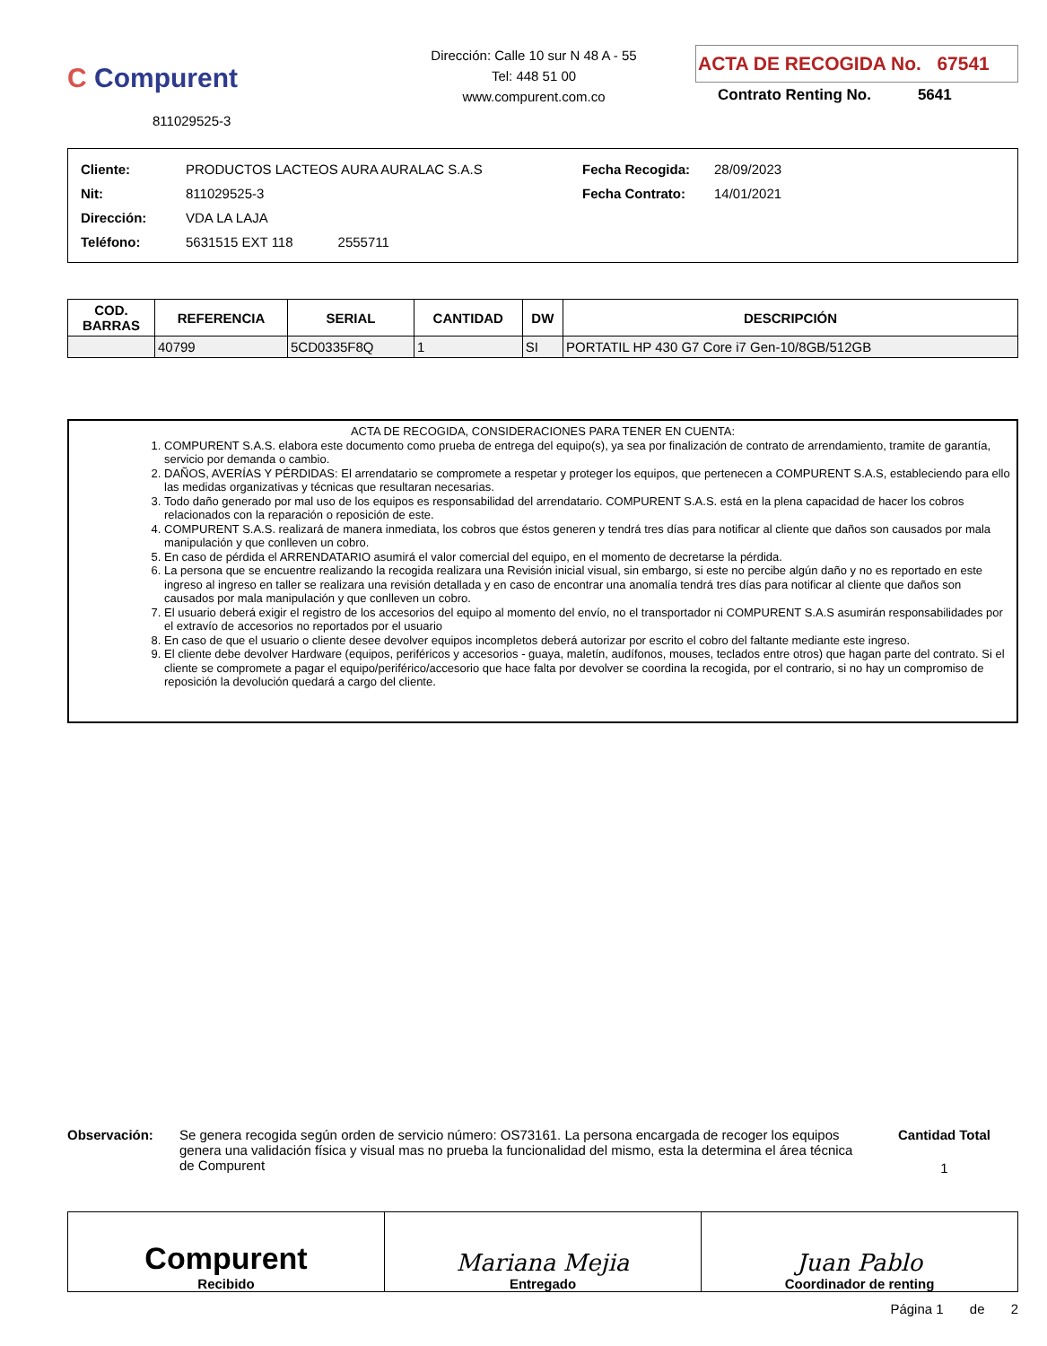C Compurent
811029525-3
Dirección: Calle 10 sur N 48 A - 55
Tel: 448 51 00
www.compurent.com.co
ACTA DE RECOGIDA No. 67541
Contrato Renting No. 5641
| Cliente: | PRODUCTOS LACTEOS AURA AURALAC S.A.S | Fecha Recogida: | 28/09/2023 |
| Nit: | 811029525-3 | Fecha Contrato: | 14/01/2021 |
| Dirección: | VDA LA LAJA | | |
| Teléfono: | 5631515 EXT 118 2555711 | | |
| COD. BARRAS | REFERENCIA | SERIAL | CANTIDAD | DW | DESCRIPCIÓN |
| --- | --- | --- | --- | --- | --- |
| | 40799 | 5CD0335F8Q | 1 | SI | PORTATIL HP 430 G7 Core i7 Gen-10/8GB/512GB |
ACTA DE RECOGIDA, CONSIDERACIONES PARA TENER EN CUENTA:
1. COMPURENT S.A.S. elabora este documento como prueba de entrega del equipo(s), ya sea por finalización de contrato de arrendamiento, tramite de garantía, servicio por demanda o cambio.
2. DAÑOS, AVERÍAS Y PÉRDIDAS: El arrendatario se compromete a respetar y proteger los equipos, que pertenecen a COMPURENT S.A.S, estableciendo para ello las medidas organizativas y técnicas que resultaran necesarias.
3. Todo daño generado por mal uso de los equipos es responsabilidad del arrendatario. COMPURENT S.A.S. está en la plena capacidad de hacer los cobros relacionados con la reparación o reposición de este.
4. COMPURENT S.A.S. realizará de manera inmediata, los cobros que éstos generen y tendrá tres días para notificar al cliente que daños son causados por mala manipulación y que conlleven un cobro.
5. En caso de pérdida el ARRENDATARIO asumirá el valor comercial del equipo, en el momento de decretarse la pérdida.
6. La persona que se encuentre realizando la recogida realizara una Revisión inicial visual, sin embargo, si este no percibe algún daño y no es reportado en este ingreso al ingreso en taller se realizara una revisión detallada y en caso de encontrar una anomalía tendrá tres días para notificar al cliente que daños son causados por mala manipulación y que conlleven un cobro.
7. El usuario deberá exigir el registro de los accesorios del equipo al momento del envío, no el transportador ni COMPURENT S.A.S asumirán responsabilidades por el extravío de accesorios no reportados por el usuario
8. En caso de que el usuario o cliente desee devolver equipos incompletos deberá autorizar por escrito el cobro del faltante mediante este ingreso.
9. El cliente debe devolver Hardware (equipos, periféricos y accesorios - guaya, maletín, audífonos, mouses, teclados entre otros) que hagan parte del contrato. Si el cliente se compromete a pagar el equipo/periférico/accesorio que hace falta por devolver se coordina la recogida, por el contrario, si no hay un compromiso de reposición la devolución quedará a cargo del cliente.
Observación: Se genera recogida según orden de servicio número: OS73161. La persona encargada de recoger los equipos genera una validación física y visual mas no prueba la funcionalidad del mismo, esta la determina el área técnica de Compurent
Cantidad Total
1
Compurent
Recibido
Mariana Mejia
Entregado
Juan Pablo
Coordinador de renting
Página 1 de 2